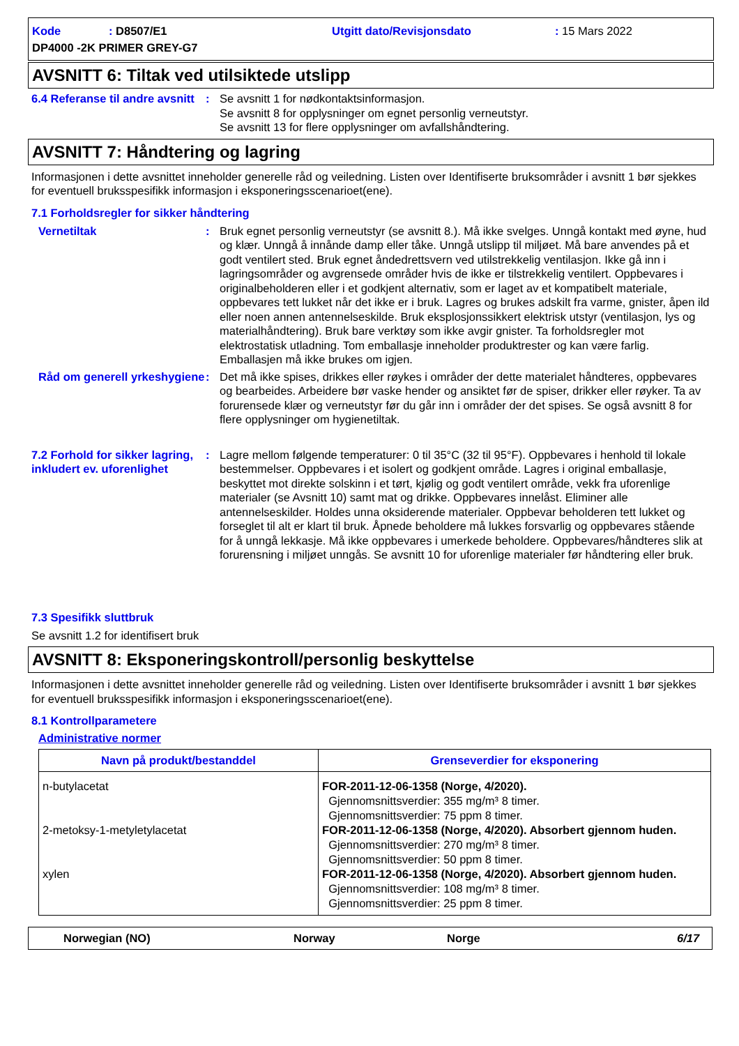Kode: D8507/E1 Utgitt dato/Revisjonsdato: 15 Mars 2022
DP4000 -2K PRIMER GREY-G7
AVSNITT 6: Tiltak ved utilsiktede utslipp
6.4 Referanse til andre avsnitt
: Se avsnitt 1 for nødkontaktsinformasjon.
Se avsnitt 8 for opplysninger om egnet personlig verneutstyr.
Se avsnitt 13 for flere opplysninger om avfallshåndtering.
AVSNITT 7: Håndtering og lagring
Informasjonen i dette avsnittet inneholder generelle råd og veiledning. Listen over Identifiserte bruksområder i avsnitt 1 bør sjekkes for eventuell bruksspesifikk informasjon i eksponeringsscenarioet(ene).
7.1 Forholdsregler for sikker håndtering
Vernetiltak : Bruk egnet personlig verneutstyr (se avsnitt 8.). Må ikke svelges. Unngå kontakt med øyne, hud og klær. Unngå å innånde damp eller tåke. Unngå utslipp til miljøet. Må bare anvendes på et godt ventilert sted. Bruk egnet åndedrettsvern ved utilstrekkelig ventilasjon. Ikke gå inn i lagringsområder og avgrensede områder hvis de ikke er tilstrekkelig ventilert. Oppbevares i originalbeholderen eller i et godkjent alternativ, som er laget av et kompatibelt materiale, oppbevares tett lukket når det ikke er i bruk. Lagres og brukes adskilt fra varme, gnister, åpen ild eller noen annen antennelseskilde. Bruk eksplosjonssikkert elektrisk utstyr (ventilasjon, lys og materialhåndtering). Bruk bare verktøy som ikke avgir gnister. Ta forholdsregler mot elektrostatisk utladning. Tom emballasje inneholder produktrester og kan være farlig. Emballasjen må ikke brukes om igjen.
Råd om generell yrkeshygiene
: Det må ikke spises, drikkes eller røykes i områder der dette materialet håndteres, oppbevares og bearbeides. Arbeidere bør vaske hender og ansiktet før de spiser, drikker eller røyker. Ta av forurensede klær og verneutstyr før du går inn i områder der det spises. Se også avsnitt 8 for flere opplysninger om hygienetiltak.
7.2 Forhold for sikker lagring, inkludert ev. uforenlighet
: Lagre mellom følgende temperaturer: 0 til 35°C (32 til 95°F). Oppbevares i henhold til lokale bestemmelser. Oppbevares i et isolert og godkjent område. Lagres i original emballasje, beskyttet mot direkte solskinn i et tørt, kjølig og godt ventilert område, vekk fra uforenlige materialer (se Avsnitt 10) samt mat og drikke. Oppbevares innelåst. Eliminer alle antennelseskilder. Holdes unna oksiderende materialer. Oppbevar beholderen tett lukket og forseglet til alt er klart til bruk. Åpnede beholdere må lukkes forsvarlig og oppbevares stående for å unngå lekkasje. Må ikke oppbevares i umerkede beholdere. Oppbevares/håndteres slik at forurensning i miljøet unngås. Se avsnitt 10 for uforenlige materialer før håndtering eller bruk.
7.3 Spesifikk sluttbruk
Se avsnitt 1.2 for identifisert bruk
AVSNITT 8: Eksponeringskontroll/personlig beskyttelse
Informasjonen i dette avsnittet inneholder generelle råd og veiledning. Listen over Identifiserte bruksområder i avsnitt 1 bør sjekkes for eventuell bruksspesifikk informasjon i eksponeringsscenarioet(ene).
8.1 Kontrollparametere
Administrative normer
| Navn på produkt/bestanddel | Grenseverdier for eksponering |
| --- | --- |
| n-butylacetat 2-metoksy-1-metyletylacetat xylen | FOR-2011-12-06-1358 (Norge, 4/2020). Gjennomsnittsverdier: 355 mg/m³ 8 timer. Gjennomsnittsverdier: 75 ppm 8 timer. FOR-2011-12-06-1358 (Norge, 4/2020). Absorbert gjennom huden. Gjennomsnittsverdier: 270 mg/m³ 8 timer. Gjennomsnittsverdier: 50 ppm 8 timer. FOR-2011-12-06-1358 (Norge, 4/2020). Absorbert gjennom huden. Gjennomsnittsverdier: 108 mg/m³ 8 timer. Gjennomsnittsverdier: 25 ppm 8 timer. |
Norwegian (NO) Norway Norge 6/17